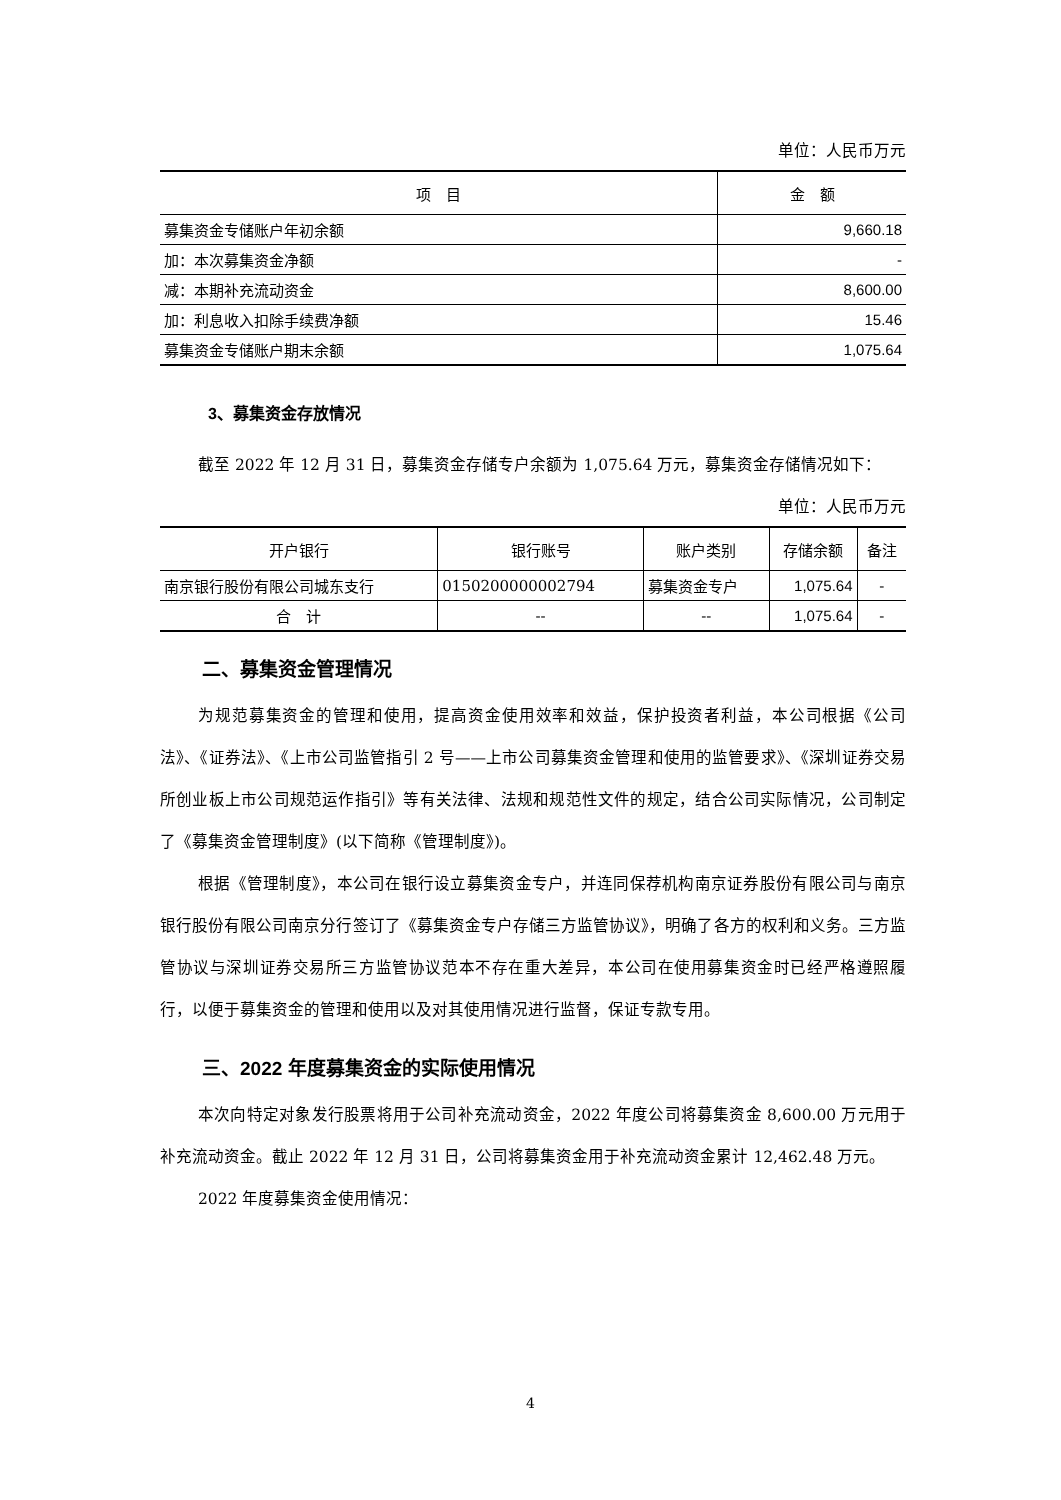单位：人民币万元
| 项 目 | 金 额 |
| --- | --- |
| 募集资金专储账户年初余额 | 9,660.18 |
| 加：本次募集资金净额 | - |
| 减：本期补充流动资金 | 8,600.00 |
| 加：利息收入扣除手续费净额 | 15.46 |
| 募集资金专储账户期末余额 | 1,075.64 |
3、募集资金存放情况
截至 2022 年 12 月 31 日，募集资金存储专户余额为 1,075.64 万元，募集资金存储情况如下：
单位：人民币万元
| 开户银行 | 银行账号 | 账户类别 | 存储余额 | 备注 |
| --- | --- | --- | --- | --- |
| 南京银行股份有限公司城东支行 | 0150200000002794 | 募集资金专户 | 1,075.64 | - |
| 合 计 | -- | -- | 1,075.64 | - |
二、募集资金管理情况
为规范募集资金的管理和使用，提高资金使用效率和效益，保护投资者利益，本公司根据《公司法》、《证券法》、《上市公司监管指引 2 号——上市公司募集资金管理和使用的监管要求》、《深圳证券交易所创业板上市公司规范运作指引》等有关法律、法规和规范性文件的规定，结合公司实际情况，公司制定了《募集资金管理制度》(以下简称《管理制度》)。
根据《管理制度》，本公司在银行设立募集资金专户，并连同保荐机构南京证券股份有限公司与南京银行股份有限公司南京分行签订了《募集资金专户存储三方监管协议》，明确了各方的权利和义务。三方监管协议与深圳证券交易所三方监管协议范本不存在重大差异，本公司在使用募集资金时已经严格遵照履行，以便于募集资金的管理和使用以及对其使用情况进行监督，保证专款专用。
三、2022 年度募集资金的实际使用情况
本次向特定对象发行股票将用于公司补充流动资金，2022 年度公司将募集资金 8,600.00 万元用于补充流动资金。截止 2022 年 12 月 31 日，公司将募集资金用于补充流动资金累计 12,462.48 万元。
2022 年度募集资金使用情况：
4